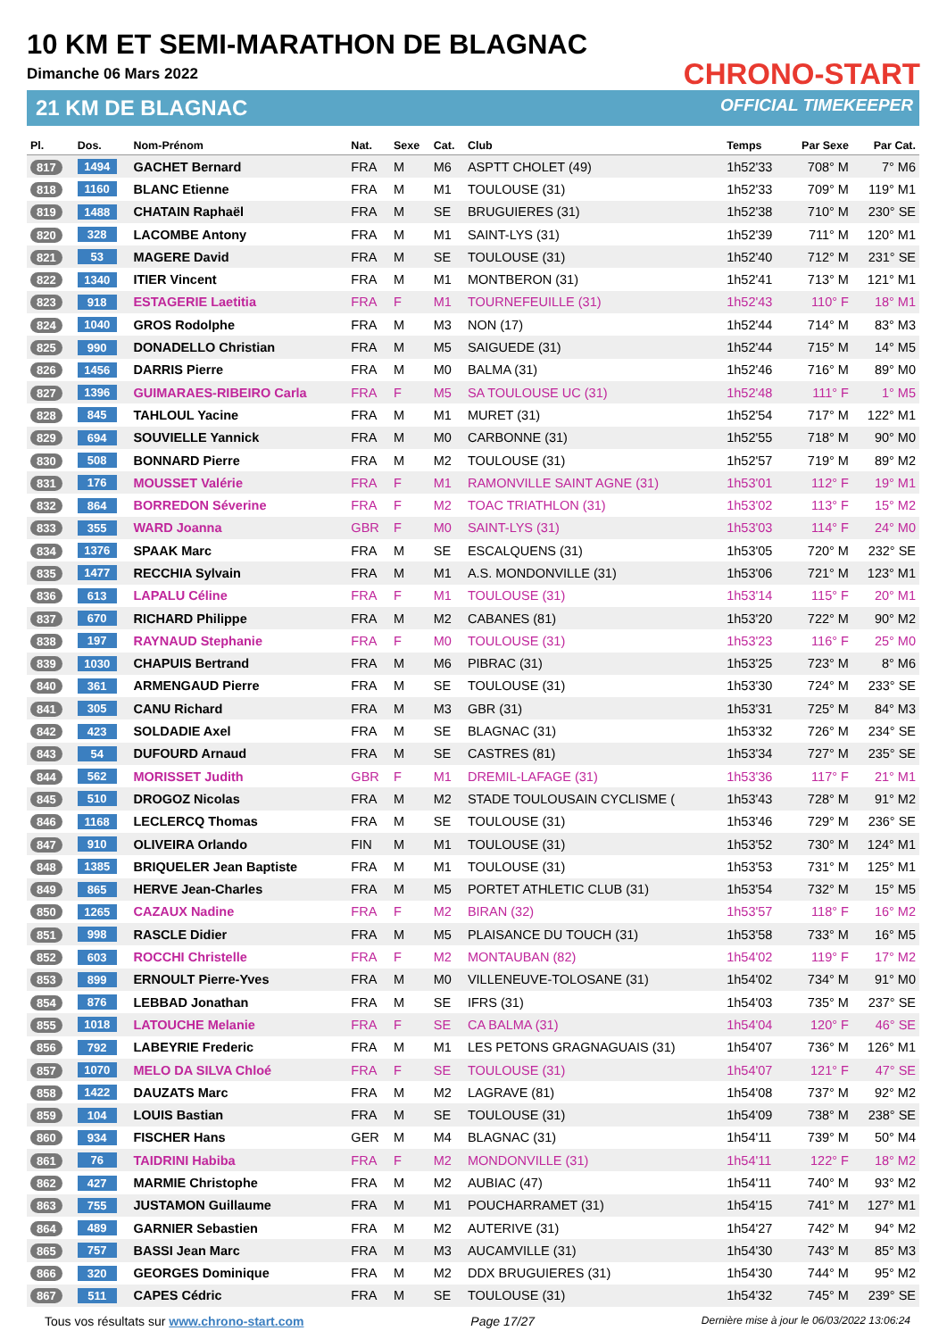10 KM ET SEMI-MARATHON DE BLAGNAC
Dimanche 06 Mars 2022
21 KM DE BLAGNAC
CHRONO-START
OFFICIAL TIMEKEEPER
| Pl. | Dos. | Nom-Prénom | Nat. | Sexe | Cat. | Club | Temps | Par Sexe | Par Cat. |
| --- | --- | --- | --- | --- | --- | --- | --- | --- | --- |
| 817 | 1494 | GACHET Bernard | FRA | M | M6 | ASPTT CHOLET (49) | 1h52'33 | 708° M | 7° M6 |
| 818 | 1160 | BLANC Etienne | FRA | M | M1 | TOULOUSE (31) | 1h52'33 | 709° M | 119° M1 |
| 819 | 1488 | CHATAIN Raphaël | FRA | M | SE | BRUGUIERES (31) | 1h52'38 | 710° M | 230° SE |
| 820 | 328 | LACOMBE Antony | FRA | M | M1 | SAINT-LYS (31) | 1h52'39 | 711° M | 120° M1 |
| 821 | 53 | MAGERE David | FRA | M | SE | TOULOUSE (31) | 1h52'40 | 712° M | 231° SE |
| 822 | 1340 | ITIER Vincent | FRA | M | M1 | MONTBERON (31) | 1h52'41 | 713° M | 121° M1 |
| 823 | 918 | ESTAGERIE Laetitia | FRA | F | M1 | TOURNEFEUILLE (31) | 1h52'43 | 110° F | 18° M1 |
| 824 | 1040 | GROS Rodolphe | FRA | M | M3 | NON (17) | 1h52'44 | 714° M | 83° M3 |
| 825 | 990 | DONADELLO Christian | FRA | M | M5 | SAIGUEDE (31) | 1h52'44 | 715° M | 14° M5 |
| 826 | 1456 | DARRIS Pierre | FRA | M | M0 | BALMA (31) | 1h52'46 | 716° M | 89° M0 |
| 827 | 1396 | GUIMARAES-RIBEIRO Carla | FRA | F | M5 | SA TOULOUSE UC (31) | 1h52'48 | 111° F | 1° M5 |
| 828 | 845 | TAHLOUL Yacine | FRA | M | M1 | MURET (31) | 1h52'54 | 717° M | 122° M1 |
| 829 | 694 | SOUVIELLE Yannick | FRA | M | M0 | CARBONNE (31) | 1h52'55 | 718° M | 90° M0 |
| 830 | 508 | BONNARD Pierre | FRA | M | M2 | TOULOUSE (31) | 1h52'57 | 719° M | 89° M2 |
| 831 | 176 | MOUSSET Valérie | FRA | F | M1 | RAMONVILLE SAINT AGNE (31) | 1h53'01 | 112° F | 19° M1 |
| 832 | 864 | BORREDON Séverine | FRA | F | M2 | TOAC TRIATHLON (31) | 1h53'02 | 113° F | 15° M2 |
| 833 | 355 | WARD Joanna | GBR | F | M0 | SAINT-LYS (31) | 1h53'03 | 114° F | 24° M0 |
| 834 | 1376 | SPAAK Marc | FRA | M | SE | ESCALQUENS (31) | 1h53'05 | 720° M | 232° SE |
| 835 | 1477 | RECCHIA Sylvain | FRA | M | M1 | A.S. MONDONVILLE (31) | 1h53'06 | 721° M | 123° M1 |
| 836 | 613 | LAPALU Céline | FRA | F | M1 | TOULOUSE (31) | 1h53'14 | 115° F | 20° M1 |
| 837 | 670 | RICHARD Philippe | FRA | M | M2 | CABANES (81) | 1h53'20 | 722° M | 90° M2 |
| 838 | 197 | RAYNAUD Stephanie | FRA | F | M0 | TOULOUSE (31) | 1h53'23 | 116° F | 25° M0 |
| 839 | 1030 | CHAPUIS Bertrand | FRA | M | M6 | PIBRAC (31) | 1h53'25 | 723° M | 8° M6 |
| 840 | 361 | ARMENGAUD Pierre | FRA | M | SE | TOULOUSE (31) | 1h53'30 | 724° M | 233° SE |
| 841 | 305 | CANU Richard | FRA | M | M3 | GBR (31) | 1h53'31 | 725° M | 84° M3 |
| 842 | 423 | SOLDADIE Axel | FRA | M | SE | BLAGNAC (31) | 1h53'32 | 726° M | 234° SE |
| 843 | 54 | DUFOURD Arnaud | FRA | M | SE | CASTRES (81) | 1h53'34 | 727° M | 235° SE |
| 844 | 562 | MORISSET Judith | GBR | F | M1 | DREMIL-LAFAGE (31) | 1h53'36 | 117° F | 21° M1 |
| 845 | 510 | DROGOZ Nicolas | FRA | M | M2 | STADE TOULOUSAIN CYCLISME ( | 1h53'43 | 728° M | 91° M2 |
| 846 | 1168 | LECLERCQ Thomas | FRA | M | SE | TOULOUSE (31) | 1h53'46 | 729° M | 236° SE |
| 847 | 910 | OLIVEIRA Orlando | FIN | M | M1 | TOULOUSE (31) | 1h53'52 | 730° M | 124° M1 |
| 848 | 1385 | BRIQUELER Jean Baptiste | FRA | M | M1 | TOULOUSE (31) | 1h53'53 | 731° M | 125° M1 |
| 849 | 865 | HERVE Jean-Charles | FRA | M | M5 | PORTET ATHLETIC CLUB (31) | 1h53'54 | 732° M | 15° M5 |
| 850 | 1265 | CAZAUX Nadine | FRA | F | M2 | BIRAN (32) | 1h53'57 | 118° F | 16° M2 |
| 851 | 998 | RASCLE Didier | FRA | M | M5 | PLAISANCE DU TOUCH (31) | 1h53'58 | 733° M | 16° M5 |
| 852 | 603 | ROCCHI Christelle | FRA | F | M2 | MONTAUBAN (82) | 1h54'02 | 119° F | 17° M2 |
| 853 | 899 | ERNOULT Pierre-Yves | FRA | M | M0 | VILLENEUVE-TOLOSANE (31) | 1h54'02 | 734° M | 91° M0 |
| 854 | 876 | LEBBAD Jonathan | FRA | M | SE | IFRS (31) | 1h54'03 | 735° M | 237° SE |
| 855 | 1018 | LATOUCHE Melanie | FRA | F | SE | CA BALMA (31) | 1h54'04 | 120° F | 46° SE |
| 856 | 792 | LABEYRIE Frederic | FRA | M | M1 | LES PETONS GRAGNAGUAIS (31) | 1h54'07 | 736° M | 126° M1 |
| 857 | 1070 | MELO DA SILVA Chloé | FRA | F | SE | TOULOUSE (31) | 1h54'07 | 121° F | 47° SE |
| 858 | 1422 | DAUZATS Marc | FRA | M | M2 | LAGRAVE (81) | 1h54'08 | 737° M | 92° M2 |
| 859 | 104 | LOUIS Bastian | FRA | M | SE | TOULOUSE (31) | 1h54'09 | 738° M | 238° SE |
| 860 | 934 | FISCHER Hans | GER | M | M4 | BLAGNAC (31) | 1h54'11 | 739° M | 50° M4 |
| 861 | 76 | TAIDRINI Habiba | FRA | F | M2 | MONDONVILLE (31) | 1h54'11 | 122° F | 18° M2 |
| 862 | 427 | MARMIE Christophe | FRA | M | M2 | AUBIAC (47) | 1h54'11 | 740° M | 93° M2 |
| 863 | 755 | JUSTAMON Guillaume | FRA | M | M1 | POUCHARRAMET (31) | 1h54'15 | 741° M | 127° M1 |
| 864 | 489 | GARNIER Sebastien | FRA | M | M2 | AUTERIVE (31) | 1h54'27 | 742° M | 94° M2 |
| 865 | 757 | BASSI Jean Marc | FRA | M | M3 | AUCAMVILLE (31) | 1h54'30 | 743° M | 85° M3 |
| 866 | 320 | GEORGES Dominique | FRA | M | M2 | DDX BRUGUIERES (31) | 1h54'30 | 744° M | 95° M2 |
| 867 | 511 | CAPES Cédric | FRA | M | SE | TOULOUSE (31) | 1h54'32 | 745° M | 239° SE |
Tous vos résultats sur www.chrono-start.com Page 17/27 Dernière mise à jour le 06/03/2022 13:06:24